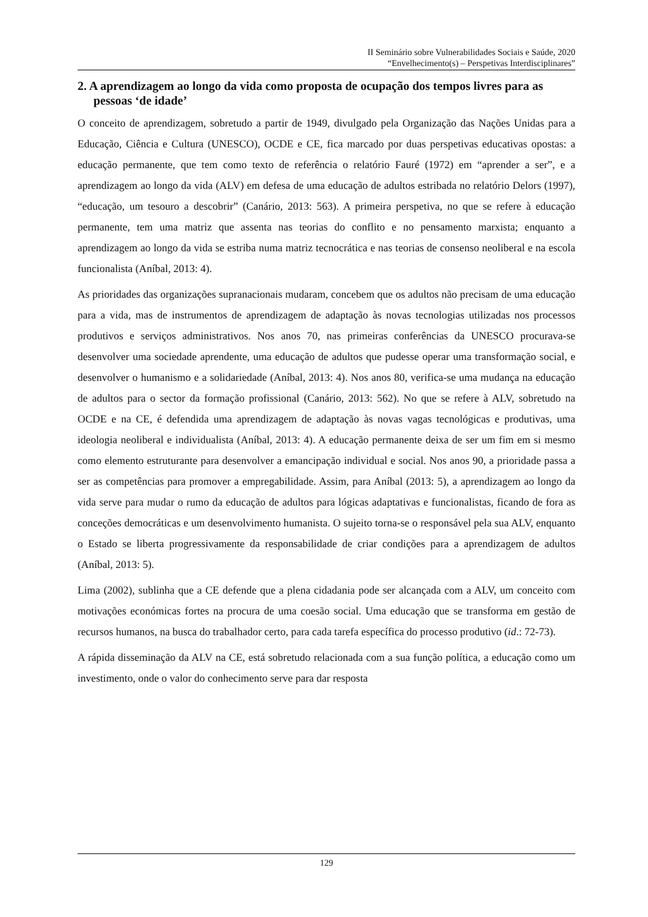II Seminário sobre Vulnerabilidades Sociais e Saúde, 2020
“Envelhecimento(s) – Perspetivas Interdisciplinares”
2. A aprendizagem ao longo da vida como proposta de ocupação dos tempos livres para as pessoas ‘de idade’
O conceito de aprendizagem, sobretudo a partir de 1949, divulgado pela Organização das Nações Unidas para a Educação, Ciência e Cultura (UNESCO), OCDE e CE, fica marcado por duas perspetivas educativas opostas: a educação permanente, que tem como texto de referência o relatório Fauré (1972) em “aprender a ser”, e a aprendizagem ao longo da vida (ALV) em defesa de uma educação de adultos estribada no relatório Delors (1997), “educação, um tesouro a descobrir” (Canário, 2013: 563). A primeira perspetiva, no que se refere à educação permanente, tem uma matriz que assenta nas teorias do conflito e no pensamento marxista; enquanto a aprendizagem ao longo da vida se estriba numa matriz tecnocrática e nas teorias de consenso neoliberal e na escola funcionalista (Aníbal, 2013: 4).
As prioridades das organizações supranacionais mudaram, concebem que os adultos não precisam de uma educação para a vida, mas de instrumentos de aprendizagem de adaptação às novas tecnologias utilizadas nos processos produtivos e serviços administrativos. Nos anos 70, nas primeiras conferências da UNESCO procurava-se desenvolver uma sociedade aprendente, uma educação de adultos que pudesse operar uma transformação social, e desenvolver o humanismo e a solidariedade (Aníbal, 2013: 4). Nos anos 80, verifica-se uma mudança na educação de adultos para o sector da formação profissional (Canário, 2013: 562). No que se refere à ALV, sobretudo na OCDE e na CE, é defendida uma aprendizagem de adaptação às novas vagas tecnológicas e produtivas, uma ideologia neoliberal e individualista (Aníbal, 2013: 4). A educação permanente deixa de ser um fim em si mesmo como elemento estruturante para desenvolver a emancipação individual e social. Nos anos 90, a prioridade passa a ser as competências para promover a empregabilidade. Assim, para Aníbal (2013: 5), a aprendizagem ao longo da vida serve para mudar o rumo da educação de adultos para lógicas adaptativas e funcionalistas, ficando de fora as conceções democráticas e um desenvolvimento humanista. O sujeito torna-se o responsável pela sua ALV, enquanto o Estado se liberta progressivamente da responsabilidade de criar condições para a aprendizagem de adultos (Aníbal, 2013: 5).
Lima (2002), sublinha que a CE defende que a plena cidadania pode ser alcançada com a ALV, um conceito com motivações económicas fortes na procura de uma coesão social. Uma educação que se transforma em gestão de recursos humanos, na busca do trabalhador certo, para cada tarefa específica do processo produtivo (id.: 72-73).
A rápida disseminação da ALV na CE, está sobretudo relacionada com a sua função política, a educação como um investimento, onde o valor do conhecimento serve para dar resposta
129